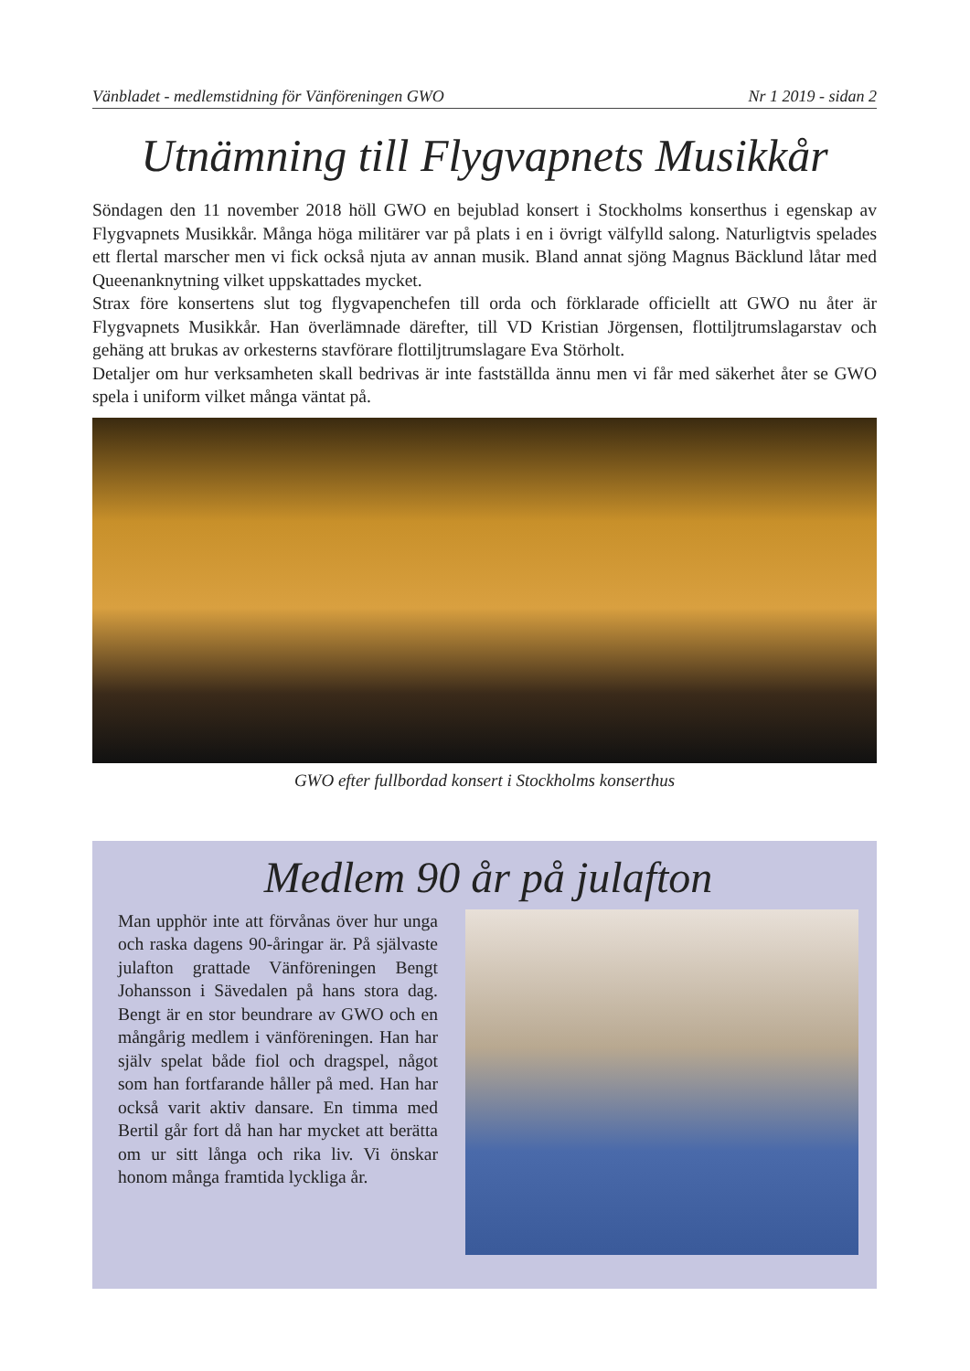Vänbladet - medlemstidning för Vänföreningen GWO Nr 1 2019 - sidan 2
Utnämning till Flygvapnets Musikkår
Söndagen den 11 november 2018 höll GWO en bejublad konsert i Stockholms konserthus i egenskap av Flygvapnets Musikkår. Många höga militärer var på plats i en i övrigt välfylld salong. Naturligtvis spelades ett flertal marscher men vi fick också njuta av annan musik. Bland annat sjöng Magnus Bäcklund låtar med Queenanknytning vilket uppskattades mycket.
Strax före konsertens slut tog flygvapenchefen till orda och förklarade officiellt att GWO nu åter är Flygvapnets Musikkår. Han överlämnade därefter, till VD Kristian Jörgensen, flottiljtrumslagarstav och gehäng att brukas av orkesterns stavförare flottiljtrumslagare Eva Störholt.
Detaljer om hur verksamheten skall bedrivas är inte fastställda ännu men vi får med säkerhet åter se GWO spela i uniform vilket många väntat på.
GWO efter fullbordad konsert i Stockholms konserthus
Medlem 90 år på julafton
Man upphör inte att förvånas över hur unga och raska dagens 90-åringar är. På självaste julafton grattade Vänföreningen Bengt Johansson i Sävedalen på hans stora dag. Bengt är en stor beundrare av GWO och en mångårig medlem i vänföreningen. Han har själv spelat både fiol och dragspel, något som han fortfarande håller på med. Han har också varit aktiv dansare. En timma med Bertil går fort då han har mycket att berätta om ur sitt långa och rika liv. Vi önskar honom många framtida lyckliga år.